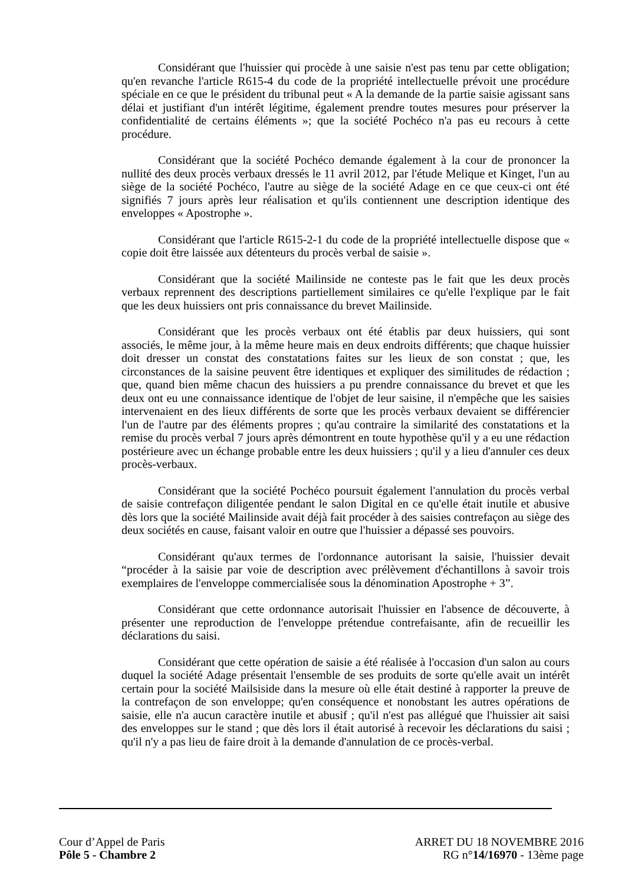Considérant que l'huissier qui procède à une saisie n'est pas tenu par cette obligation; qu'en revanche l'article R615-4 du code de la propriété intellectuelle prévoit une procédure spéciale en ce que le président du tribunal peut « A la demande de la partie saisie agissant sans délai et justifiant d'un intérêt légitime, également prendre toutes mesures pour préserver la confidentialité de certains éléments »; que la société Pochéco n'a pas eu recours à cette procédure.
Considérant que la société Pochéco demande également à la cour de prononcer la nullité des deux procès verbaux dressés le 11 avril 2012, par l'étude Melique et Kinget, l'un au siège de la société Pochéco, l'autre au siège de la société Adage en ce que ceux-ci ont été signifiés 7 jours après leur réalisation et qu'ils contiennent une description identique des enveloppes « Apostrophe ».
Considérant que l'article R615-2-1 du code de la propriété intellectuelle dispose que « copie doit être laissée aux détenteurs du procès verbal de saisie ».
Considérant que la société Mailinside ne conteste pas le fait que les deux procès verbaux reprennent des descriptions partiellement similaires ce qu'elle l'explique par le fait que les deux huissiers ont pris connaissance du brevet Mailinside.
Considérant que les procès verbaux ont été établis par deux huissiers, qui sont associés, le même jour, à la même heure mais en deux endroits différents; que chaque huissier doit dresser un constat des constatations faites sur les lieux de son constat ; que, les circonstances de la saisine peuvent être identiques et expliquer des similitudes de rédaction ; que, quand bien même chacun des huissiers a pu prendre connaissance du brevet et que les deux ont eu une connaissance identique de l'objet de leur saisine, il n'empêche que les saisies intervenaient en des lieux différents de sorte que les procès verbaux devaient se différencier l'un de l'autre par des éléments propres ; qu'au contraire la similarité des constatations et la remise du procès verbal 7 jours après démontrent en toute hypothèse qu'il y a eu une rédaction postérieure avec un échange probable entre les deux huissiers ; qu'il y a lieu d'annuler ces deux procès-verbaux.
Considérant que la société Pochéco poursuit également l'annulation du procès verbal de saisie contrefaçon diligentée pendant le salon Digital en ce qu'elle était inutile et abusive dès lors que la société Mailinside avait déjà fait procéder à des saisies contrefaçon au siège des deux sociétés en cause, faisant valoir en outre que l'huissier a dépassé ses pouvoirs.
Considérant qu'aux termes de l'ordonnance autorisant la saisie, l'huissier devait “procéder à la saisie par voie de description avec prélèvement d'échantillons à savoir trois exemplaires de l'enveloppe commercialisée sous la dénomination Apostrophe + 3”.
Considérant que cette ordonnance autorisait l'huissier en l'absence de découverte, à présenter une reproduction de l'enveloppe prétendue contrefaisante, afin de recueillir les déclarations du saisi.
Considérant que cette opération de saisie a été réalisée à l'occasion d'un salon au cours duquel la société Adage présentait l'ensemble de ses produits de sorte qu'elle avait un intérêt certain pour la société Mailsiside dans la mesure où elle était destiné à rapporter la preuve de la contrefaçon de son enveloppe; qu'en conséquence et nonobstant les autres opérations de saisie, elle n'a aucun caractère inutile et abusif ; qu'il n'est pas allégué que l'huissier ait saisi des enveloppes sur le stand ; que dès lors il était autorisé à recevoir les déclarations du saisi ; qu'il n'y a pas lieu de faire droit à la demande d'annulation de ce procès-verbal.
Cour d’Appel de Paris
Pôle 5 - Chambre 2
ARRET DU 18 NOVEMBRE 2016
RG n°14/16970 - 13ème page